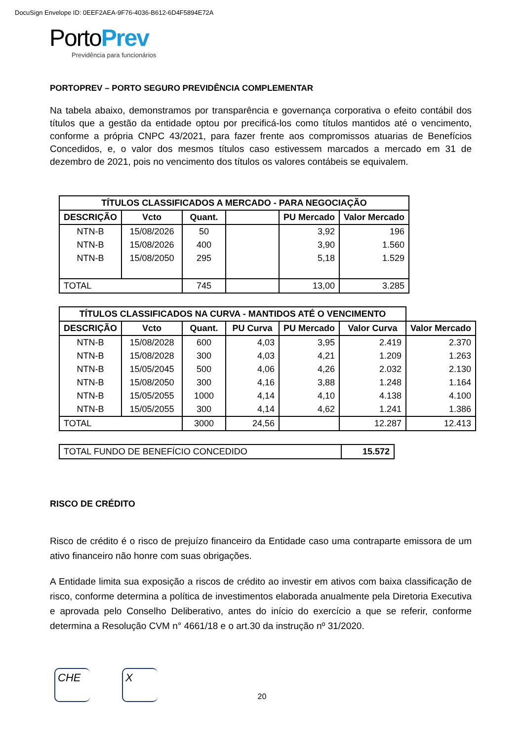DocuSign Envelope ID: 0EEF2AEA-9F76-4036-B612-6D4F5894E72A
PortoPrev
Previdência para funcionários
PORTOPREV – PORTO SEGURO PREVIDÊNCIA COMPLEMENTAR
Na tabela abaixo, demonstramos por transparência e governança corporativa o efeito contábil dos títulos que a gestão da entidade optou por precificá-los como títulos mantidos até o vencimento, conforme a própria CNPC 43/2021, para fazer frente aos compromissos atuarias de Benefícios Concedidos, e, o valor dos mesmos títulos caso estivessem marcados a mercado em 31 de dezembro de 2021, pois no vencimento dos títulos os valores contábeis se equivalem.
| TÍTULOS CLASSIFICADOS A MERCADO - PARA NEGOCIAÇÃO | | | | | |
| --- | --- | --- | --- | --- | --- |
| DESCRIÇÃO | Vcto | Quant. | | PU Mercado | Valor Mercado |
| NTN-B | 15/08/2026 | 50 | | 3,92 | 196 |
| NTN-B | 15/08/2026 | 400 | | 3,90 | 1.560 |
| NTN-B | 15/08/2050 | 295 | | 5,18 | 1.529 |
| TOTAL | | 745 | | 13,00 | 3.285 |
| TÍTULOS CLASSIFICADOS NA CURVA - MANTIDOS ATÉ O VENCIMENTO | | | | | | |
| DESCRIÇÃO | Vcto | Quant. | PU Curva | PU Mercado | Valor Curva | Valor Mercado |
| NTN-B | 15/08/2028 | 600 | 4,03 | 3,95 | 2.419 | 2.370 |
| NTN-B | 15/08/2028 | 300 | 4,03 | 4,21 | 1.209 | 1.263 |
| NTN-B | 15/05/2045 | 500 | 4,06 | 4,26 | 2.032 | 2.130 |
| NTN-B | 15/08/2050 | 300 | 4,16 | 3,88 | 1.248 | 1.164 |
| NTN-B | 15/05/2055 | 1000 | 4,14 | 4,10 | 4.138 | 4.100 |
| NTN-B | 15/05/2055 | 300 | 4,14 | 4,62 | 1.241 | 1.386 |
| TOTAL | | 3000 | 24,56 | | 12.287 | 12.413 |
| TOTAL FUNDO DE BENEFÍCIO CONCEDIDO | 15.572 |
RISCO DE CRÉDITO
Risco de crédito é o risco de prejuízo financeiro da Entidade caso uma contraparte emissora de um ativo financeiro não honre com suas obrigações.
A Entidade limita sua exposição a riscos de crédito ao investir em ativos com baixa classificação de risco, conforme determina a política de investimentos elaborada anualmente pela Diretoria Executiva e aprovada pelo Conselho Deliberativo, antes do início do exercício a que se referir, conforme determina a Resolução CVM n° 4661/18 e o art.30 da instrução nº 31/2020.
CHE X
20